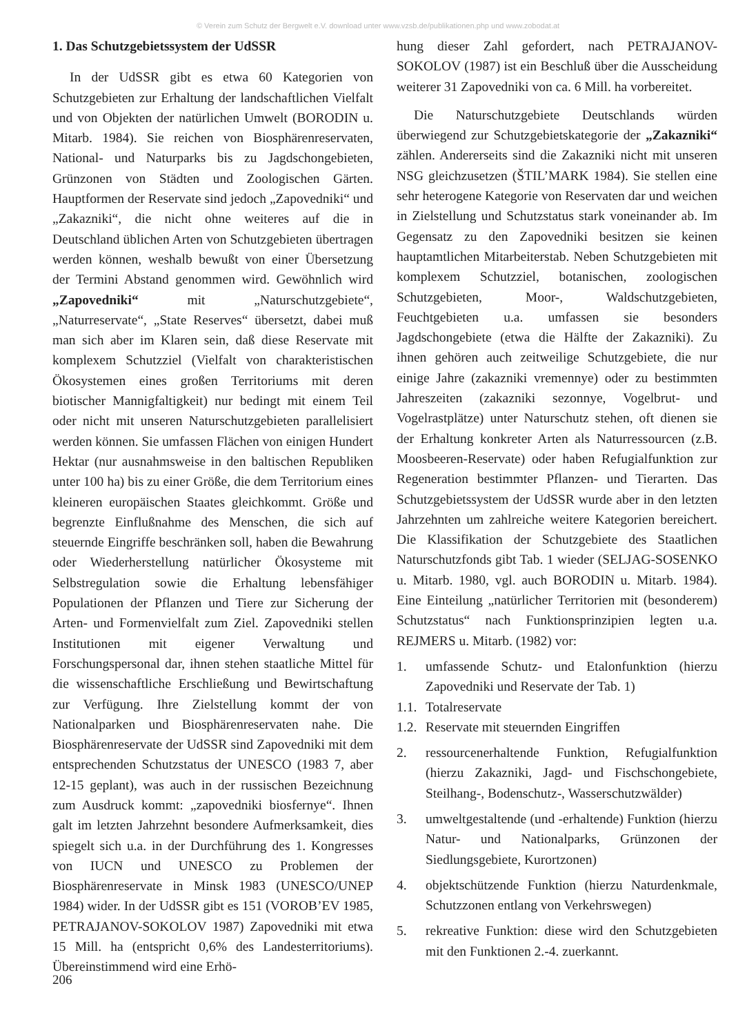© Verein zum Schutz der Bergwelt e.V. download unter www.vzsb.de/publikationen.php und www.zobodat.at
1. Das Schutzgebietssystem der UdSSR
In der UdSSR gibt es etwa 60 Kategorien von Schutzgebieten zur Erhaltung der landschaftlichen Vielfalt und von Objekten der natürlichen Umwelt (BORODIN u. Mitarb. 1984). Sie reichen von Biosphärenreservaten, National- und Naturparks bis zu Jagdschongebieten, Grünzonen von Städten und Zoologischen Gärten. Hauptformen der Reservate sind jedoch „Zapovedniki“ und „Zakazniki“, die nicht ohne weiteres auf die in Deutschland üblichen Arten von Schutzgebieten übertragen werden können, weshalb bewußt von einer Übersetzung der Termini Abstand genommen wird. Gewöhnlich wird „Zapovedniki“ mit „Naturschutzgebiete“, „Naturreservate“, „State Reserves“ übersetzt, dabei muß man sich aber im Klaren sein, daß diese Reservate mit komplexem Schutzziel (Vielfalt von charakteristischen Ökosystemen eines großen Territoriums mit deren biotischer Mannigfaltigkeit) nur bedingt mit einem Teil oder nicht mit unseren Naturschutzgebieten parallelisiert werden können. Sie umfassen Flächen von einigen Hundert Hektar (nur ausnahmsweise in den baltischen Republiken unter 100 ha) bis zu einer Größe, die dem Territorium eines kleineren europäischen Staates gleichkommt. Größe und begrenzte Einflußnahme des Menschen, die sich auf steuernde Eingriffe beschränken soll, haben die Bewahrung oder Wiederherstellung natürlicher Ökosysteme mit Selbstregulation sowie die Erhaltung lebensfähiger Populationen der Pflanzen und Tiere zur Sicherung der Arten- und Formenvielfalt zum Ziel. Zapovedniki stellen Institutionen mit eigener Verwaltung und Forschungspersonal dar, ihnen stehen staatliche Mittel für die wissenschaftliche Erschließung und Bewirtschaftung zur Verfügung. Ihre Zielstellung kommt der von Nationalparken und Biosphärenreservaten nahe. Die Biosphärenreservate der UdSSR sind Zapovedniki mit dem entsprechenden Schutzstatus der UNESCO (1983 7, aber 12-15 geplant), was auch in der russischen Bezeichnung zum Ausdruck kommt: „zapovedniki biosfernye“. Ihnen galt im letzten Jahrzehnt besondere Aufmerksamkeit, dies spiegelt sich u.a. in der Durchführung des 1. Kongresses von IUCN und UNESCO zu Problemen der Biosphärenreservate in Minsk 1983 (UNESCO/UNEP 1984) wider. In der UdSSR gibt es 151 (VOROB’EV 1985, PETRAJANOV-SOKOLOV 1987) Zapovedniki mit etwa 15 Mill. ha (entspricht 0,6% des Landesterritoriums). Übereinstimmend wird eine Erhö-
hung dieser Zahl gefordert, nach PETRAJANOV-SOKOLOV (1987) ist ein Beschluß über die Ausscheidung weiterer 31 Zapovedniki von ca. 6 Mill. ha vorbereitet.
Die Naturschutzgebiete Deutschlands würden überwiegend zur Schutzgebietskategorie der „Zakazniki“ zählen. Andererseits sind die Zakazniki nicht mit unseren NSG gleichzusetzen (ŠTIL’MARK 1984). Sie stellen eine sehr heterogene Kategorie von Reservaten dar und weichen in Zielstellung und Schutzstatus stark voneinander ab. Im Gegensatz zu den Zapovedniki besitzen sie keinen hauptamtlichen Mitarbeiterstab. Neben Schutzgebieten mit komplexem Schutzziel, botanischen, zoologischen Schutzgebieten, Moor-, Waldschutzgebieten, Feuchtgebieten u.a. umfassen sie besonders Jagdschongebiete (etwa die Hälfte der Zakazniki). Zu ihnen gehören auch zeitweilige Schutzgebiete, die nur einige Jahre (zakazniki vremennye) oder zu bestimmten Jahreszeiten (zakazniki sezonnye, Vogelbrut- und Vogelrastplätze) unter Naturschutz stehen, oft dienen sie der Erhaltung konkreter Arten als Naturressourcen (z.B. Moosbeeren-Reservate) oder haben Refugialfunktion zur Regeneration bestimmter Pflanzen- und Tierarten. Das Schutzgebietssystem der UdSSR wurde aber in den letzten Jahrzehnten um zahlreiche weitere Kategorien bereichert. Die Klassifikation der Schutzgebiete des Staatlichen Naturschutzfonds gibt Tab. 1 wieder (SELJAG-SOSENKO u. Mitarb. 1980, vgl. auch BORODIN u. Mitarb. 1984). Eine Einteilung „natürlicher Territorien mit (besonderem) Schutzstatus“ nach Funktionsprinzipien legten u.a. REJMERS u. Mitarb. (1982) vor:
1. umfassende Schutz- und Etalonfunktion (hierzu Zapovedniki und Reservate der Tab. 1)
1.1. Totalreservate
1.2. Reservate mit steuernden Eingriffen
2. ressourcenerhaltende Funktion, Refugialfunktion (hierzu Zakazniki, Jagd- und Fischschongebiete, Steilhang-, Bodenschutz-, Wasserschutzwälder)
3. umweltgestaltende (und -erhaltende) Funktion (hierzu Natur- und Nationalparks, Grünzonen der Siedlungsgebiete, Kurortzonen)
4. objektschützende Funktion (hierzu Naturdenkmale, Schutzzonen entlang von Verkehrswegen)
5. rekreative Funktion: diese wird den Schutzgebieten mit den Funktionen 2.-4. zuerkannt.
206